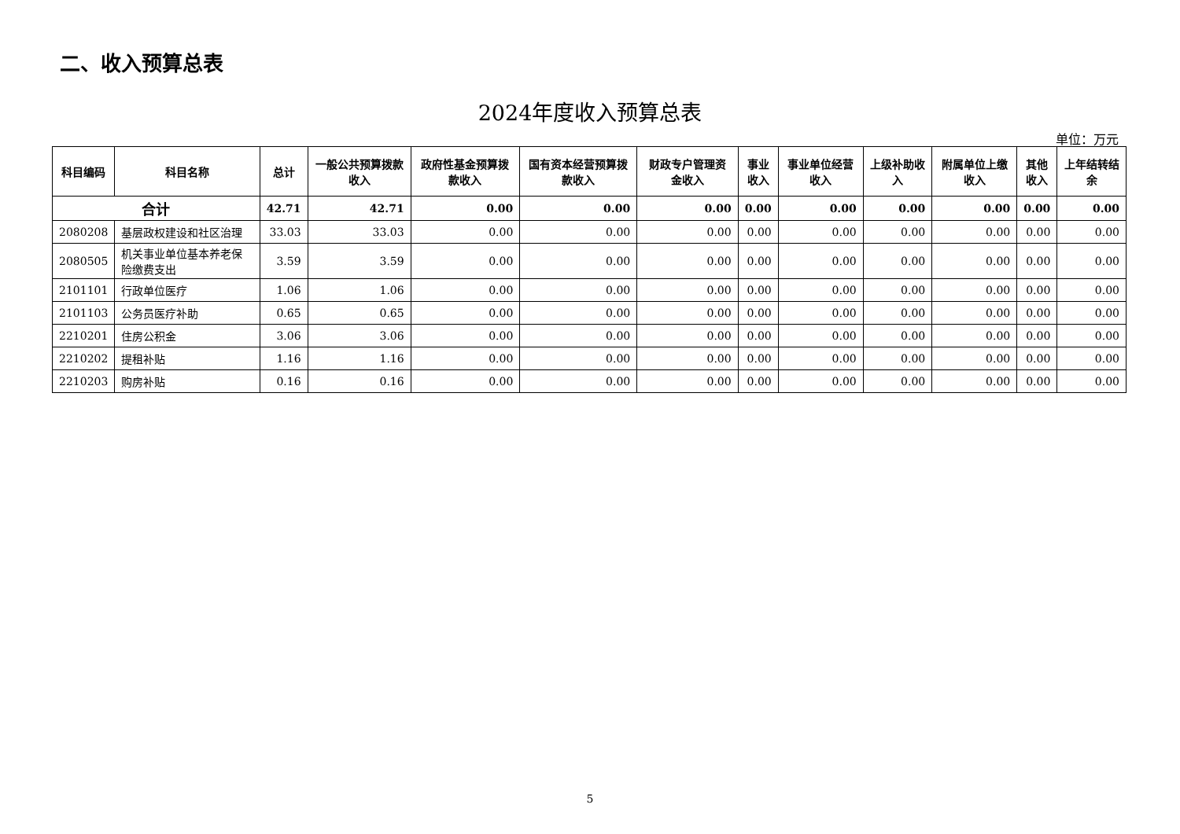二、收入预算总表
2024年度收入预算总表
单位：万元
| 科目编码 | 科目名称 | 总计 | 一般公共预算拨款收入 | 政府性基金预算拨款收入 | 国有资本经营预算拨款收入 | 财政专户管理资金收入 | 事业 收入 | 事业单位经营收入 | 上级补助收入 | 附属单位上缴收入 | 其他 收入 | 上年结转结余 |
| --- | --- | --- | --- | --- | --- | --- | --- | --- | --- | --- | --- | --- |
| 合计 | | 42.71 | 42.71 | 0.00 | 0.00 | 0.00 | 0.00 | 0.00 | 0.00 | 0.00 | 0.00 | 0.00 |
| 2080208 | 基层政权建设和社区治理 | 33.03 | 33.03 | 0.00 | 0.00 | 0.00 | 0.00 | 0.00 | 0.00 | 0.00 | 0.00 | 0.00 |
| 2080505 | 机关事业单位基本养老保险缴费支出 | 3.59 | 3.59 | 0.00 | 0.00 | 0.00 | 0.00 | 0.00 | 0.00 | 0.00 | 0.00 | 0.00 |
| 2101101 | 行政单位医疗 | 1.06 | 1.06 | 0.00 | 0.00 | 0.00 | 0.00 | 0.00 | 0.00 | 0.00 | 0.00 | 0.00 |
| 2101103 | 公务员医疗补助 | 0.65 | 0.65 | 0.00 | 0.00 | 0.00 | 0.00 | 0.00 | 0.00 | 0.00 | 0.00 | 0.00 |
| 2210201 | 住房公积金 | 3.06 | 3.06 | 0.00 | 0.00 | 0.00 | 0.00 | 0.00 | 0.00 | 0.00 | 0.00 | 0.00 |
| 2210202 | 提租补贴 | 1.16 | 1.16 | 0.00 | 0.00 | 0.00 | 0.00 | 0.00 | 0.00 | 0.00 | 0.00 | 0.00 |
| 2210203 | 购房补贴 | 0.16 | 0.16 | 0.00 | 0.00 | 0.00 | 0.00 | 0.00 | 0.00 | 0.00 | 0.00 | 0.00 |
5